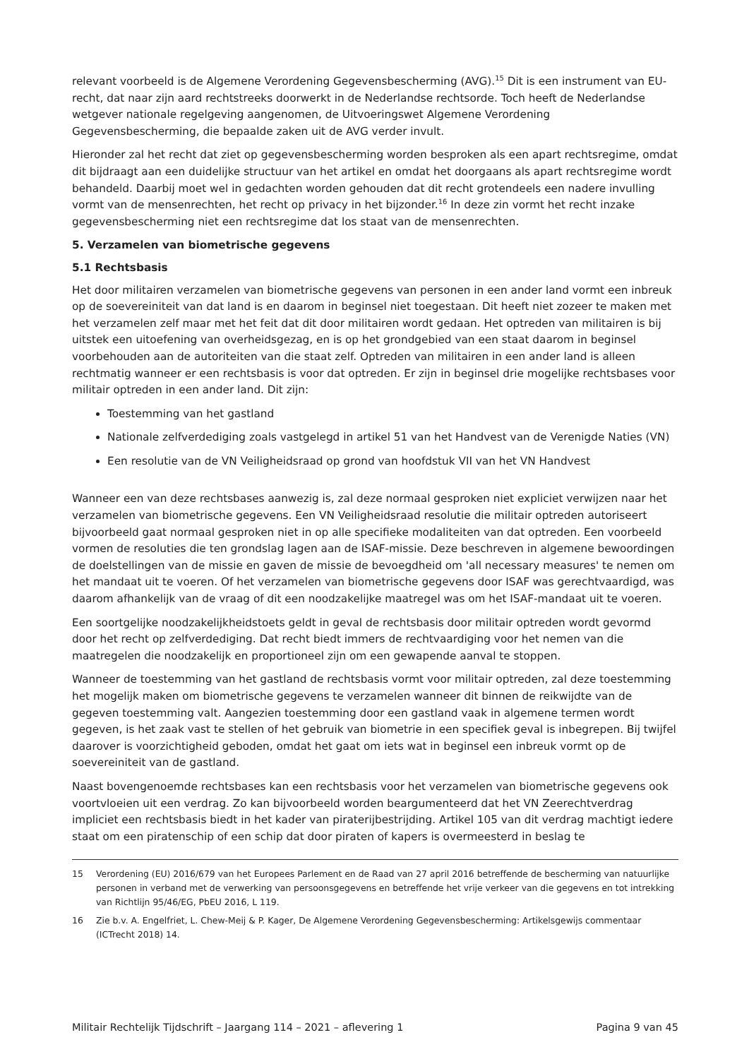relevant voorbeeld is de Algemene Verordening Gegevensbescherming (AVG).<sup>15</sup> Dit is een instrument van EU-recht, dat naar zijn aard rechtstreeks doorwerkt in de Nederlandse rechtsorde. Toch heeft de Nederlandse wetgever nationale regelgeving aangenomen, de Uitvoeringswet Algemene Verordening Gegevensbescherming, die bepaalde zaken uit de AVG verder invult.
Hieronder zal het recht dat ziet op gegevensbescherming worden besproken als een apart rechtsregime, omdat dit bijdraagt aan een duidelijke structuur van het artikel en omdat het doorgaans als apart rechtsregime wordt behandeld. Daarbij moet wel in gedachten worden gehouden dat dit recht grotendeels een nadere invulling vormt van de mensenrechten, het recht op privacy in het bijzonder.<sup>16</sup> In deze zin vormt het recht inzake gegevensbescherming niet een rechtsregime dat los staat van de mensenrechten.
5. Verzamelen van biometrische gegevens
5.1 Rechtsbasis
Het door militairen verzamelen van biometrische gegevens van personen in een ander land vormt een inbreuk op de soevereiniteit van dat land is en daarom in beginsel niet toegestaan. Dit heeft niet zozeer te maken met het verzamelen zelf maar met het feit dat dit door militairen wordt gedaan. Het optreden van militairen is bij uitstek een uitoefening van overheidsgezag, en is op het grondgebied van een staat daarom in beginsel voorbehouden aan de autoriteiten van die staat zelf. Optreden van militairen in een ander land is alleen rechtmatig wanneer er een rechtsbasis is voor dat optreden. Er zijn in beginsel drie mogelijke rechtsbases voor militair optreden in een ander land. Dit zijn:
Toestemming van het gastland
Nationale zelfverdediging zoals vastgelegd in artikel 51 van het Handvest van de Verenigde Naties (VN)
Een resolutie van de VN Veiligheidsraad op grond van hoofdstuk VII van het VN Handvest
Wanneer een van deze rechtsbases aanwezig is, zal deze normaal gesproken niet expliciet verwijzen naar het verzamelen van biometrische gegevens. Een VN Veiligheidsraad resolutie die militair optreden autoriseert bijvoorbeeld gaat normaal gesproken niet in op alle specifieke modaliteiten van dat optreden. Een voorbeeld vormen de resoluties die ten grondslag lagen aan de ISAF-missie. Deze beschreven in algemene bewoordingen de doelstellingen van de missie en gaven de missie de bevoegdheid om 'all necessary measures' te nemen om het mandaat uit te voeren. Of het verzamelen van biometrische gegevens door ISAF was gerechtvaardigd, was daarom afhankelijk van de vraag of dit een noodzakelijke maatregel was om het ISAF-mandaat uit te voeren.
Een soortgelijke noodzakelijkheidstoets geldt in geval de rechtsbasis door militair optreden wordt gevormd door het recht op zelfverdediging. Dat recht biedt immers de rechtvaardiging voor het nemen van die maatregelen die noodzakelijk en proportioneel zijn om een gewapende aanval te stoppen.
Wanneer de toestemming van het gastland de rechtsbasis vormt voor militair optreden, zal deze toestemming het mogelijk maken om biometrische gegevens te verzamelen wanneer dit binnen de reikwijdte van de gegeven toestemming valt. Aangezien toestemming door een gastland vaak in algemene termen wordt gegeven, is het zaak vast te stellen of het gebruik van biometrie in een specifiek geval is inbegrepen. Bij twijfel daarover is voorzichtigheid geboden, omdat het gaat om iets wat in beginsel een inbreuk vormt op de soevereiniteit van de gastland.
Naast bovengenoemde rechtsbases kan een rechtsbasis voor het verzamelen van biometrische gegevens ook voortvloeien uit een verdrag. Zo kan bijvoorbeeld worden beargumenteerd dat het VN Zeerechtverdrag impliciet een rechtsbasis biedt in het kader van piraterijbestrijding. Artikel 105 van dit verdrag machtigt iedere staat om een piratenschip of een schip dat door piraten of kapers is overmeesterd in beslag te
15 Verordening (EU) 2016/679 van het Europees Parlement en de Raad van 27 april 2016 betreffende de bescherming van natuurlijke personen in verband met de verwerking van persoonsgegevens en betreffende het vrije verkeer van die gegevens en tot intrekking van Richtlijn 95/46/EG, PbEU 2016, L 119.
16 Zie b.v. A. Engelfriet, L. Chew-Meij & P. Kager, De Algemene Verordening Gegevensbescherming: Artikelsgewijs commentaar (ICTrecht 2018) 14.
Militair Rechtelijk Tijdschrift – Jaargang 114 – 2021 – aflevering 1 Pagina 9 van 45